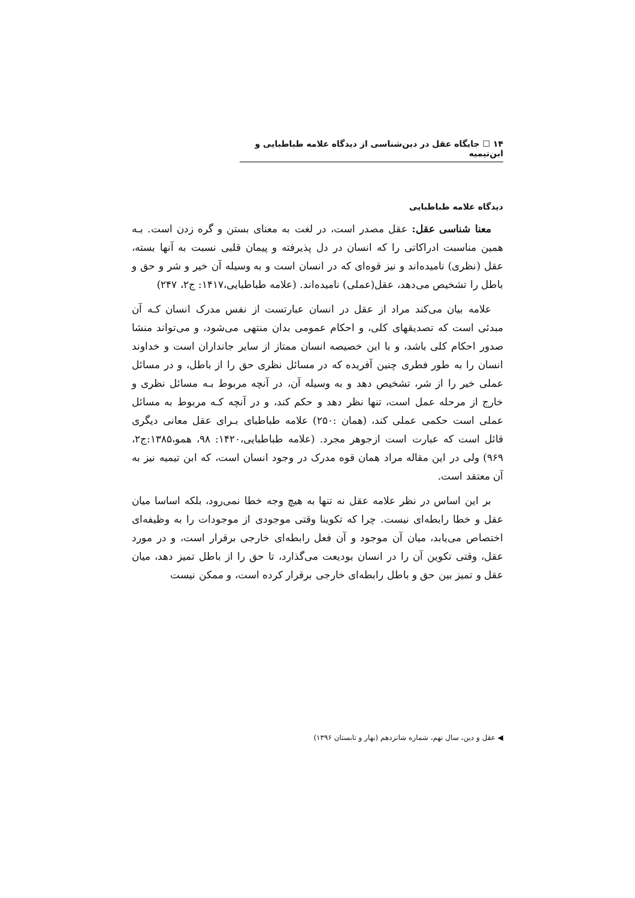۱۴ ☐ جایگاه عقل در دین‌شناسی از دیدگاه علامه طباطبایی و ابن‌تیمیه
دیدگاه علامه طباطبایی
معنا شناسی عقل: عقل مصدر است، در لغت به معنای بستن و گره زدن است. بـه همین مناسبت ادراکاتی را که انسان در دل پذیرفته و پیمان قلبی نسبت به آنها بسته، عقل (نظری) نامیده‌اند و نیز قوه‌ای که در انسان است و به وسیله آن خیر و شر و حق و باطل را تشخیص می‌دهد، عقل(عملی) نامیده‌اند. (علامه طباطبایی،۱۴۱۷: ج۲، ۲۴۷)
علامه بیان می‌کند مراد از عقل در انسان عبارتست از نفس مدرک انسان کـه آن مبدئی است که تصدیقهای کلی، و احکام عمومی بدان منتهی می‌شود، و می‌تواند منشا صدور احکام کلی باشد، و با این خصیصه انسان ممتاز از سایر جانداران است و خداوند انسان را به طور فطری چنین آفریده که در مسائل نظری حق را از باطل، و در مسائل عملی خیر را از شر، تشخیص دهد و به وسیله آن، در آنچه مربوط بـه مسائل نظری و خارج از مرحله عمل است، تنها نظر دهد و حکم کند، و در آنچه کـه مربوط به مسائل عملی است حکمی عملی کند، (همان :۲۵۰) علامه طباطبای بـرای عقل معانی دیگری قائل است که عبارت است ازجوهر مجرد. (علامه طباطبایی،۱۴۲۰: ۹۸، همو،۱۳۸۵:ج۲، ۹۶۹) ولی در این مقاله مراد همان قوه مدرک در وجود انسان است، که ابن تیمیه نیز به آن معتقد است.
بر این اساس در نظر علامه عقل نه تنها به هیچ وجه خطا نمی‌رود، بلکه اساسا میان عقل و خطا رابطه‌ای نیست. چرا که تکوینا وقتی موجودی از موجودات را به وظیفه‌ای اختصاص می‌یابد، میان آن موجود و آن فعل رابطه‌ای خارجی برقرار است، و در مورد عقل، وقتی تکوین آن را در انسان بودیعت می‌گذارد، تا حق را از باطل تمیز دهد، میان عقل و تمیز بین حق و باطل رابطه‌ای خارجی برقرار کرده است، و ممکن نیست
◀ عقل و دین، سال نهم، شماره شانزدهم (بهار و تابستان ۱۳۹۶)